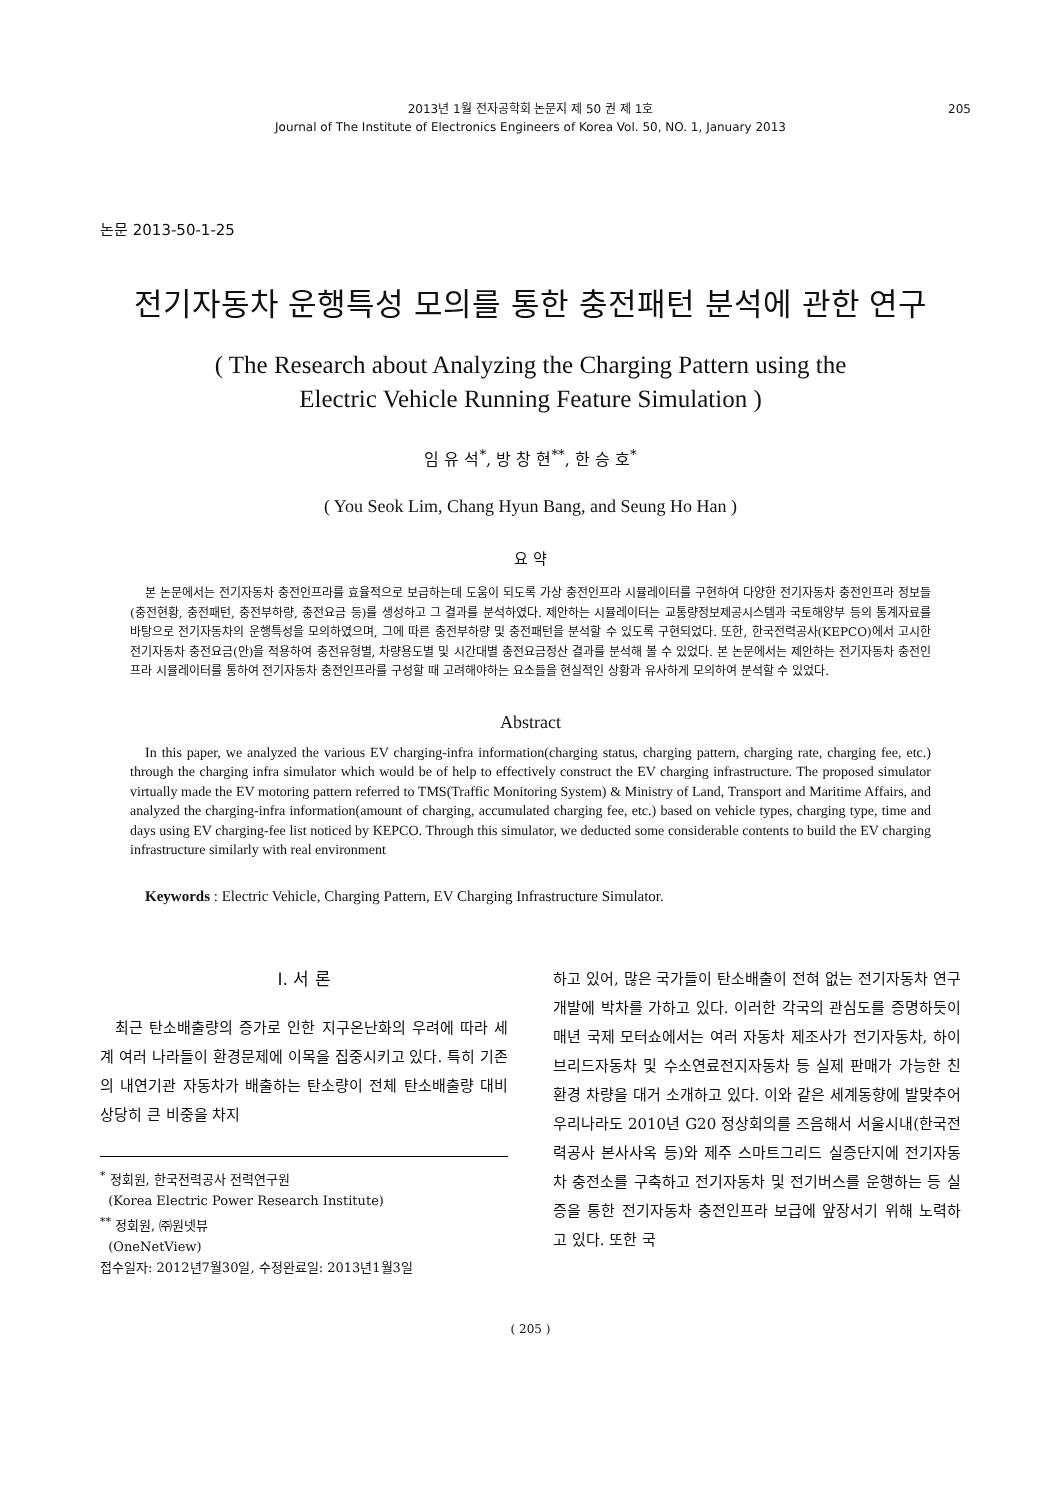2013년 1월 전자공학회 논문지 제 50 권 제 1호
Journal of The Institute of Electronics Engineers of Korea Vol. 50, NO. 1, January 2013
205
논문 2013-50-1-25
전기자동차 운행특성 모의를 통한 충전패턴 분석에 관한 연구
( The Research about Analyzing the Charging Pattern using the
Electric Vehicle Running Feature Simulation )
임 유 석<sup>*</sup>, 방 창 현<sup>**</sup>, 한 승 호<sup>*</sup>
( You Seok Lim, Chang Hyun Bang, and Seung Ho Han )
요 약
본 논문에서는 전기자동차 충전인프라를 효율적으로 보급하는데 도움이 되도록 가상 충전인프라 시뮬레이터를 구현하여 다양한 전기자동차 충전인프라 정보들(충전현황, 충전패턴, 충전부하량, 충전요금 등)를 생성하고 그 결과를 분석하였다. 제안하는 시뮬레이터는 교통량정보제공시스템과 국토해양부 등의 통계자료를 바탕으로 전기자동차의 운행특성을 모의하였으며, 그에 따른 충전부하량 및 충전패턴을 분석할 수 있도록 구현되었다. 또한, 한국전력공사(KEPCO)에서 고시한 전기자동차 충전요금(안)을 적용하여 충전유형별, 차량용도별 및 시간대별 충전요금정산 결과를 분석해 볼 수 있었다. 본 논문에서는 제안하는 전기자동차 충전인프라 시뮬레이터를 통하여 전기자동차 충전인프라를 구성할 때 고려해야하는 요소들을 현실적인 상황과 유사하게 모의하여 분석할 수 있었다.
Abstract
In this paper, we analyzed the various EV charging-infra information(charging status, charging pattern, charging rate, charging fee, etc.) through the charging infra simulator which would be of help to effectively construct the EV charging infrastructure. The proposed simulator virtually made the EV motoring pattern referred to TMS(Traffic Monitoring System) & Ministry of Land, Transport and Maritime Affairs, and analyzed the charging-infra information(amount of charging, accumulated charging fee, etc.) based on vehicle types, charging type, time and days using EV charging-fee list noticed by KEPCO. Through this simulator, we deducted some considerable contents to build the EV charging infrastructure similarly with real environment
Keywords : Electric Vehicle, Charging Pattern, EV Charging Infrastructure Simulator.
I. 서 론
최근 탄소배출량의 증가로 인한 지구온난화의 우려에 따라 세계 여러 나라들이 환경문제에 이목을 집중시키고 있다. 특히 기존의 내연기관 자동차가 배출하는 탄소량이 전체 탄소배출량 대비 상당히 큰 비중을 차지
<sup>*</sup> 정회원, 한국전력공사 전력연구원
(Korea Electric Power Research Institute)
<sup>**</sup> 정회원, ㈜원넷뷰
(OneNetView)
접수일자: 2012년7월30일, 수정완료일: 2013년1월3일
하고 있어, 많은 국가들이 탄소배출이 전혀 없는 전기자동차 연구개발에 박차를 가하고 있다. 이러한 각국의 관심도를 증명하듯이 매년 국제 모터쇼에서는 여러 자동차 제조사가 전기자동차, 하이브리드자동차 및 수소연료전지자동차 등 실제 판매가 가능한 친환경 차량을 대거 소개하고 있다. 이와 같은 세계동향에 발맞추어 우리나라도 2010년 G20 정상회의를 즈음해서 서울시내(한국전력공사 본사사옥 등)와 제주 스마트그리드 실증단지에 전기자동차 충전소를 구축하고 전기자동차 및 전기버스를 운행하는 등 실증을 통한 전기자동차 충전인프라 보급에 앞장서기 위해 노력하고 있다. 또한 국
( 205 )